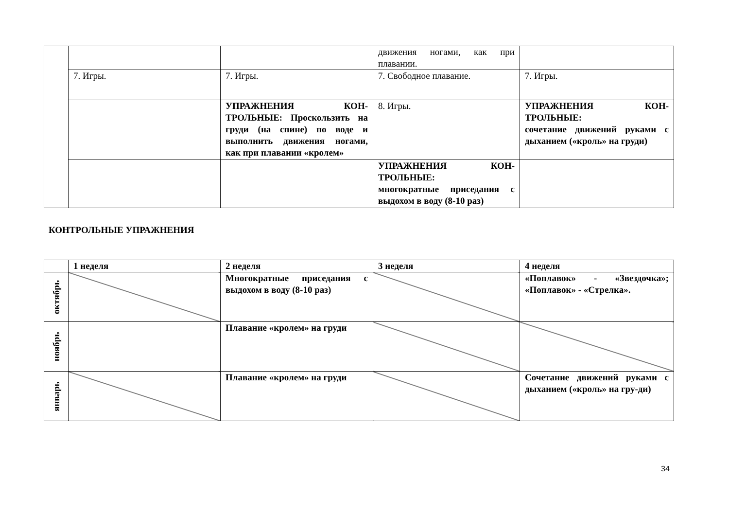| | | | движения ногами, как при плавании. | |
| | 7. Игры. | 7. Игры. | 7. Свободное плавание. | 7. Игры. |
| | | УПРАЖНЕНИЯ КОН-ТРОЛЬНЫЕ: Проскользить на груди (на спине) по воде и выполнить движения ногами, как при плавании «кролем» | 8. Игры. | УПРАЖНЕНИЯ КОН-ТРОЛЬНЫЕ: сочетание движений руками с дыханием («кроль» на груди) |
| | | | УПРАЖНЕНИЯ КОН-ТРОЛЬНЫЕ: многократные приседания с выдохом в воду (8-10 раз) | |
КОНТРОЛЬНЫЕ УПРАЖНЕНИЯ
| | 1 неделя | 2 неделя | 3 неделя | 4 неделя |
| --- | --- | --- | --- | --- |
| октябрь | | Многократные приседания с выдохом в воду (8-10 раз) | | «Поплавок» - «Звездочка»; «Поплавок» - «Стрелка». |
| ноябрь | | Плавание «кролем» на груди | | |
| январь | | Плавание «кролем» на груди | | Сочетание движений руками с дыханием («кроль» на гру-ди) |
34